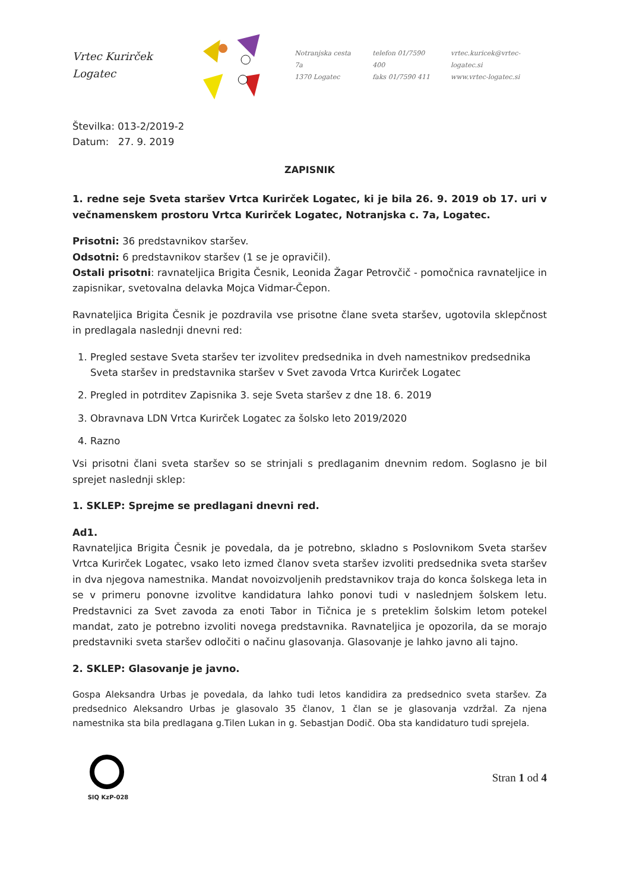Vrtec Kurirček Logatec
Notranjska cesta 7a
1370 Logatec
telefon 01/7590 400
faks 01/7590 411
vrtec.kuricek@vrtec-logatec.si
www.vrtec-logatec.si
Številka: 013-2/2019-2
Datum: 27. 9. 2019
ZAPISNIK
1. redne seje Sveta staršev Vrtca Kurirček Logatec, ki je bila 26. 9. 2019 ob 17. uri v večnamenskem prostoru Vrtca Kurirček Logatec, Notranjska c. 7a, Logatec.
Prisotni: 36 predstavnikov staršev.
Odsotni: 6 predstavnikov staršev (1 se je opravičil).
Ostali prisotni: ravnateljica Brigita Česnik, Leonida Žagar Petrovčič - pomočnica ravnateljice in zapisnikar, svetovalna delavka Mojca Vidmar-Čepon.
Ravnateljica Brigita Česnik je pozdravila vse prisotne člane sveta staršev, ugotovila sklepčnost in predlagala naslednji dnevni red:
1. Pregled sestave Sveta staršev ter izvolitev predsednika in dveh namestnikov predsednika Sveta staršev in predstavnika staršev v Svet zavoda Vrtca Kurirček Logatec
2. Pregled in potrditev Zapisnika 3. seje Sveta staršev z dne 18. 6. 2019
3. Obravnava LDN Vrtca Kurirček Logatec za šolsko leto 2019/2020
4. Razno
Vsi prisotni člani sveta staršev so se strinjali s predlaganim dnevnim redom. Soglasno je bil sprejet naslednji sklep:
1. SKLEP: Sprejme se predlagani dnevni red.
Ad1.
Ravnateljica Brigita Česnik je povedala, da je potrebno, skladno s Poslovnikom Sveta staršev Vrtca Kurirček Logatec, vsako leto izmed članov sveta staršev izvoliti predsednika sveta staršev in dva njegova namestnika. Mandat novoizvoljenih predstavnikov traja do konca šolskega leta in se v primeru ponovne izvolitve kandidatura lahko ponovi tudi v naslednjem šolskem letu. Predstavnici za Svet zavoda za enoti Tabor in Tičnica je s preteklim šolskim letom potekel mandat, zato je potrebno izvoliti novega predstavnika. Ravnateljica je opozorila, da se morajo predstavniki sveta staršev odločiti o načinu glasovanja. Glasovanje je lahko javno ali tajno.
2. SKLEP: Glasovanje je javno.
Gospa Aleksandra Urbas je povedala, da lahko tudi letos kandidira za predsednico sveta staršev. Za predsednico Aleksandro Urbas je glasovalo 35 članov, 1 član se je glasovanja vzdržal. Za njena namestnika sta bila predlagana g.Tilen Lukan in g. Sebastjan Dodič. Oba sta kandidaturo tudi sprejela.
SIQ KzP-028
Stran 1 od 4